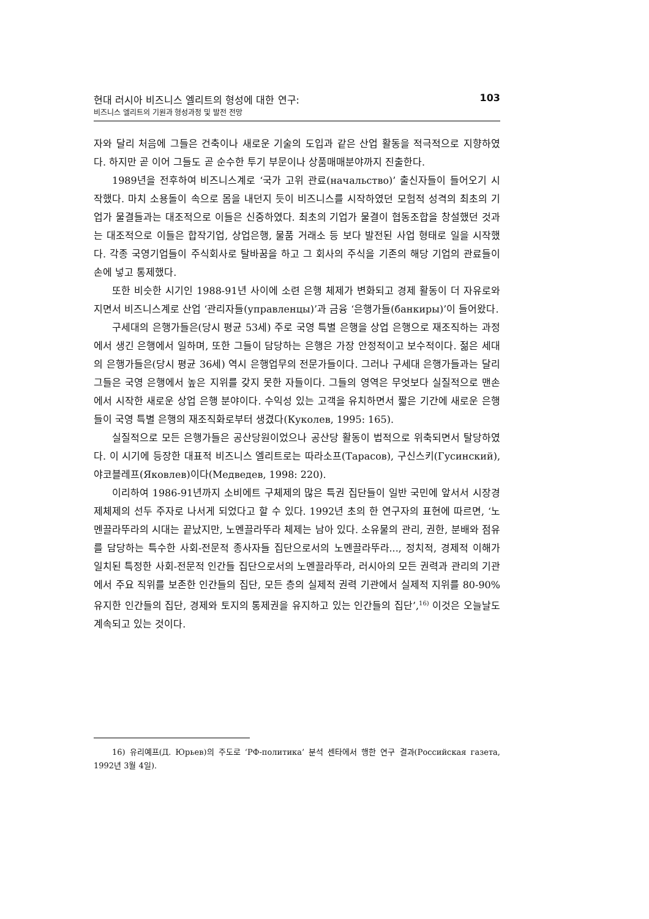현대 러시아 비즈니스 엘리트의 형성에 대한 연구:
비즈니스 엘리트의 기원과 형성과정 및 발전 전망
103
자와 달리 처음에 그들은 건축이나 새로운 기술의 도입과 같은 산업 활동을 적극적으로 지향하였다. 하지만 곧 이어 그들도 곧 순수한 투기 부문이나 상품매매분야까지 진출한다.
1989년을 전후하여 비즈니스계로 ‘국가 고위 관료(начальство)’ 출신자들이 들어오기 시작했다. 마치 소용돌이 속으로 몸을 내던지 듯이 비즈니스를 시작하였던 모험적 성격의 최초의 기업가 물결들과는 대조적으로 이들은 신중하였다. 최초의 기업가 물결이 협동조합을 창설했던 것과는 대조적으로 이들은 합작기업, 상업은행, 물품 거래소 등 보다 발전된 사업 형태로 일을 시작했다. 각종 국영기업들이 주식회사로 탈바꿈을 하고 그 회사의 주식을 기존의 해당 기업의 관료들이 손에 넣고 통제했다.
또한 비슷한 시기인 1988-91년 사이에 소련 은행 체제가 변화되고 경제 활동이 더 자유로와 지면서 비즈니스계로 산업 ‘관리자들(управленцы)’과 금융 ‘은행가들(банкиры)’이 들어왔다.
구세대의 은행가들은(당시 평균 53세) 주로 국영 특별 은행을 상업 은행으로 재조직하는 과정에서 생긴 은행에서 일하며, 또한 그들이 담당하는 은행은 가장 안정적이고 보수적이다. 젊은 세대의 은행가들은(당시 평균 36세) 역시 은행업무의 전문가들이다. 그러나 구세대 은행가들과는 달리 그들은 국영 은행에서 높은 지위를 갖지 못한 자들이다. 그들의 영역은 무엇보다 실질적으로 맨손에서 시작한 새로운 상업 은행 분야이다. 수익성 있는 고객을 유치하면서 짧은 기간에 새로운 은행들이 국영 특별 은행의 재조직화로부터 생겼다(Куколев, 1995: 165).
실질적으로 모든 은행가들은 공산당원이었으나 공산당 활동이 법적으로 위축되면서 탈당하였다. 이 시기에 등장한 대표적 비즈니스 엘리트로는 따라소프(Тарасов), 구신스키(Гусинский), 야코블레프(Яковлев)이다(Медведев, 1998: 220).
이리하여 1986-91년까지 소비에트 구체제의 많은 특권 집단들이 일반 국민에 앞서서 시장경제체제의 선두 주자로 나서게 되었다고 할 수 있다. 1992년 초의 한 연구자의 표현에 따르면, ‘노멘끌라뚜라의 시대는 끝났지만, 노멘끌라뚜라 체제는 남아 있다. 소유물의 관리, 권한, 분배와 점유를 담당하는 특수한 사회-전문적 종사자들 집단으로서의 노멘끌라뚜라..., 정치적, 경제적 이해가 일치된 특정한 사회-전문적 인간들 집단으로서의 노멘끌라뚜라, 러시아의 모든 권력과 관리의 기관에서 주요 직위를 보존한 인간들의 집단, 모든 층의 실제적 권력 기관에서 실제적 지위를 80-90% 유지한 인간들의 집단, 경제와 토지의 통제권을 유지하고 있는 인간들의 집단’,<sup>16)</sup> 이것은 오늘날도 계속되고 있는 것이다.
16) 유리예프(Д. Юрьев)의 주도로 ‘РФ-политика’ 분석 센타에서 행한 연구 결과(Российская газета, 1992년 3월 4일).